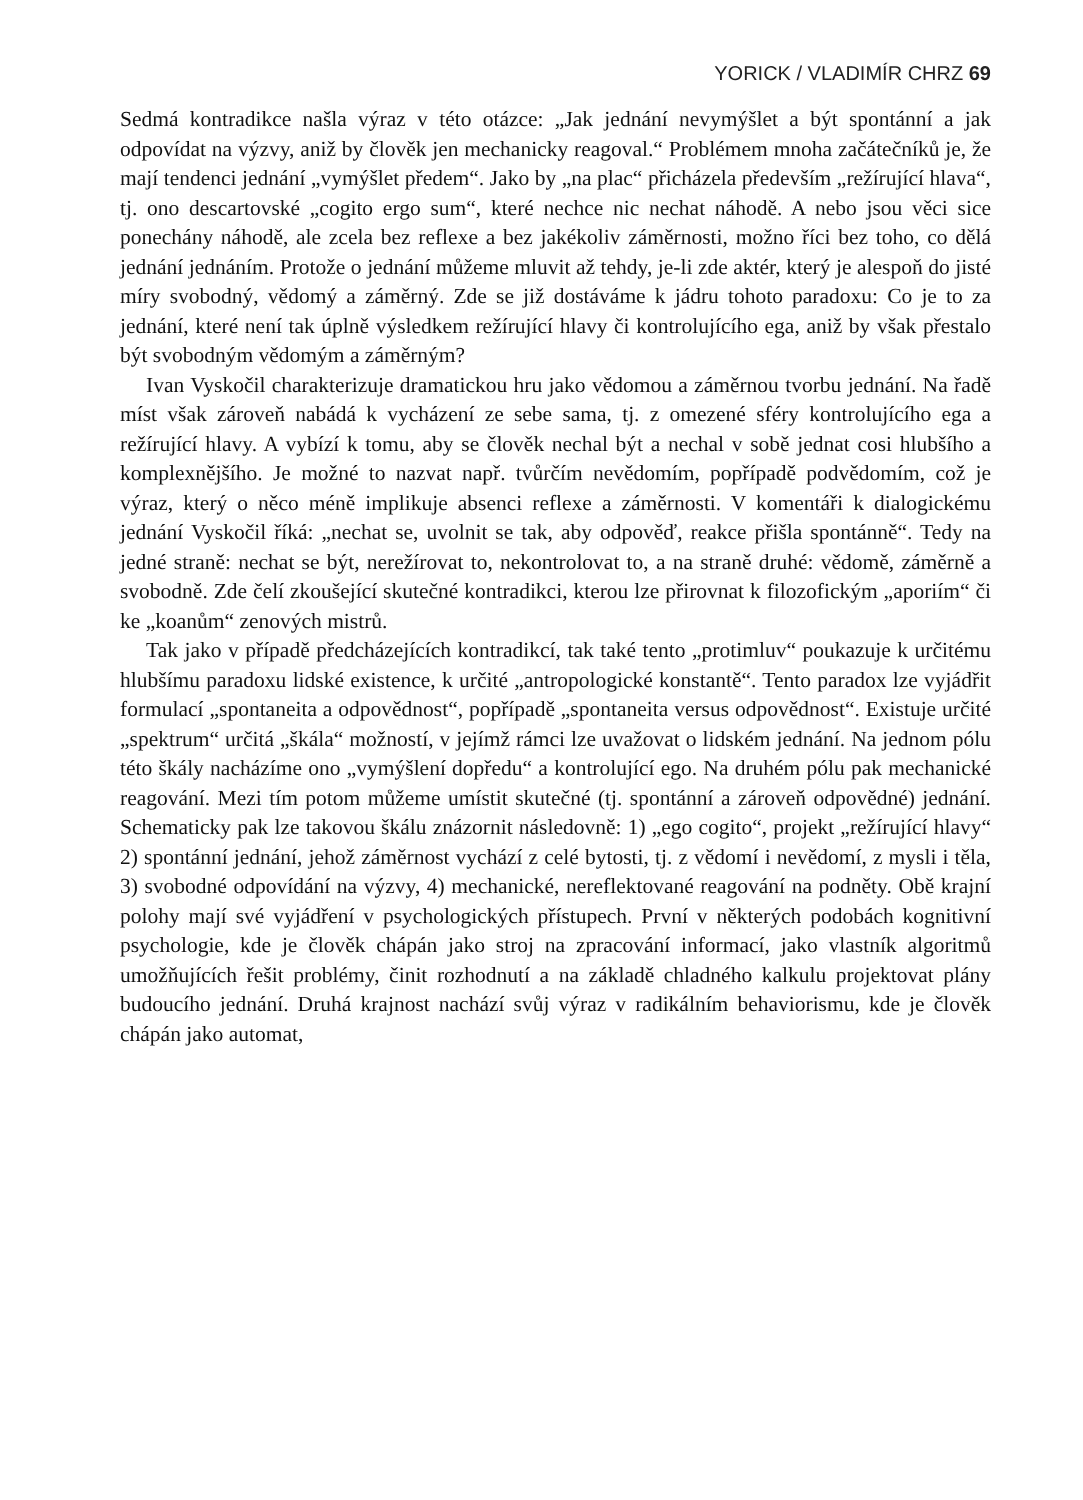YORICK / VLADIMÍR CHRZ 69
Sedmá kontradikce našla výraz v této otázce: „Jak jednání nevymýšlet a být spontánní a jak odpovídat na výzvy, aniž by člověk jen mechanicky reagoval.“ Problémem mnoha začátečníků je, že mají tendenci jednání „vymýšlet předem“. Jako by „na plac“ přicházela především „režírující hlava“, tj. ono descartovské „cogito ergo sum“, které nechce nic nechat náhodě. A nebo jsou věci sice ponechány náhodě, ale zcela bez reflexe a bez jakékoliv záměrnosti, možno říci bez toho, co dělá jednání jednáním. Protože o jednání můžeme mluvit až tehdy, je-li zde aktér, který je alespoň do jisté míry svobodný, vědomý a záměrný. Zde se již dostáváme k jádru tohoto paradoxu: Co je to za jednání, které není tak úplně výsledkem režírující hlavy či kontrolujícího ega, aniž by však přestalo být svobodným vědomým a záměrným?
Ivan Vyskočil charakterizuje dramatickou hru jako vědomou a záměrnou tvorbu jednání. Na řadě míst však zároveň nabádá k vycházení ze sebe sama, tj. z omezené sféry kontrolujícího ega a režírující hlavy. A vybízí k tomu, aby se člověk nechal být a nechal v sobě jednat cosi hlubšího a komplexnějšího. Je možné to nazvat např. tvůrčím nevědomím, popřípadě podvědomím, což je výraz, který o něco méně implikuje absenci reflexe a záměrnosti. V komentáři k dialogickému jednání Vyskočil říká: „nechat se, uvolnit se tak, aby odpověď, reakce přišla spontánně“. Tedy na jedné straně: nechat se být, nerežírovat to, nekontrolovat to, a na straně druhé: vědomě, záměrně a svobodně. Zde čelí zkoušející skutečné kontradikci, kterou lze přirovnat k filozofickým „aporiím“ či ke „koanům“ zenových mistrů.
Tak jako v případě předcházejících kontradikcí, tak také tento „protimluv“ poukazuje k určitému hlubšímu paradoxu lidské existence, k určité „antropologické konstantě“. Tento paradox lze vyjádřit formulací „spontaneita a odpovědnost“, popřípadě „spontaneita versus odpovědnost“. Existuje určité „spektrum“ určitá „škála“ možností, v jejímž rámci lze uvažovat o lidském jednání. Na jednom pólu této škály nacházíme ono „vymýšlení dopředu“ a kontrolující ego. Na druhém pólu pak mechanické reagování. Mezi tím potom můžeme umístit skutečné (tj. spontánní a zároveň odpovědné) jednání. Schematicky pak lze takovou škálu znázornit následovně: 1) „ego cogito“, projekt „režírující hlavy“ 2) spontánní jednání, jehož záměrnost vychází z celé bytosti, tj. z vědomí i nevědomí, z mysli i těla, 3) svobodné odpovídání na výzvy, 4) mechanické, nereflektované reagování na podněty. Obě krajní polohy mají své vyjádření v psychologických přístupech. První v některých podobách kognitivní psychologie, kde je člověk chápán jako stroj na zpracování informací, jako vlastník algoritmů umožňujících řešit problémy, činit rozhodnutí a na základě chladného kalkulu projektovat plány budoucího jednání. Druhá krajnost nachází svůj výraz v radikálním behaviorismu, kde je člověk chápán jako automat,